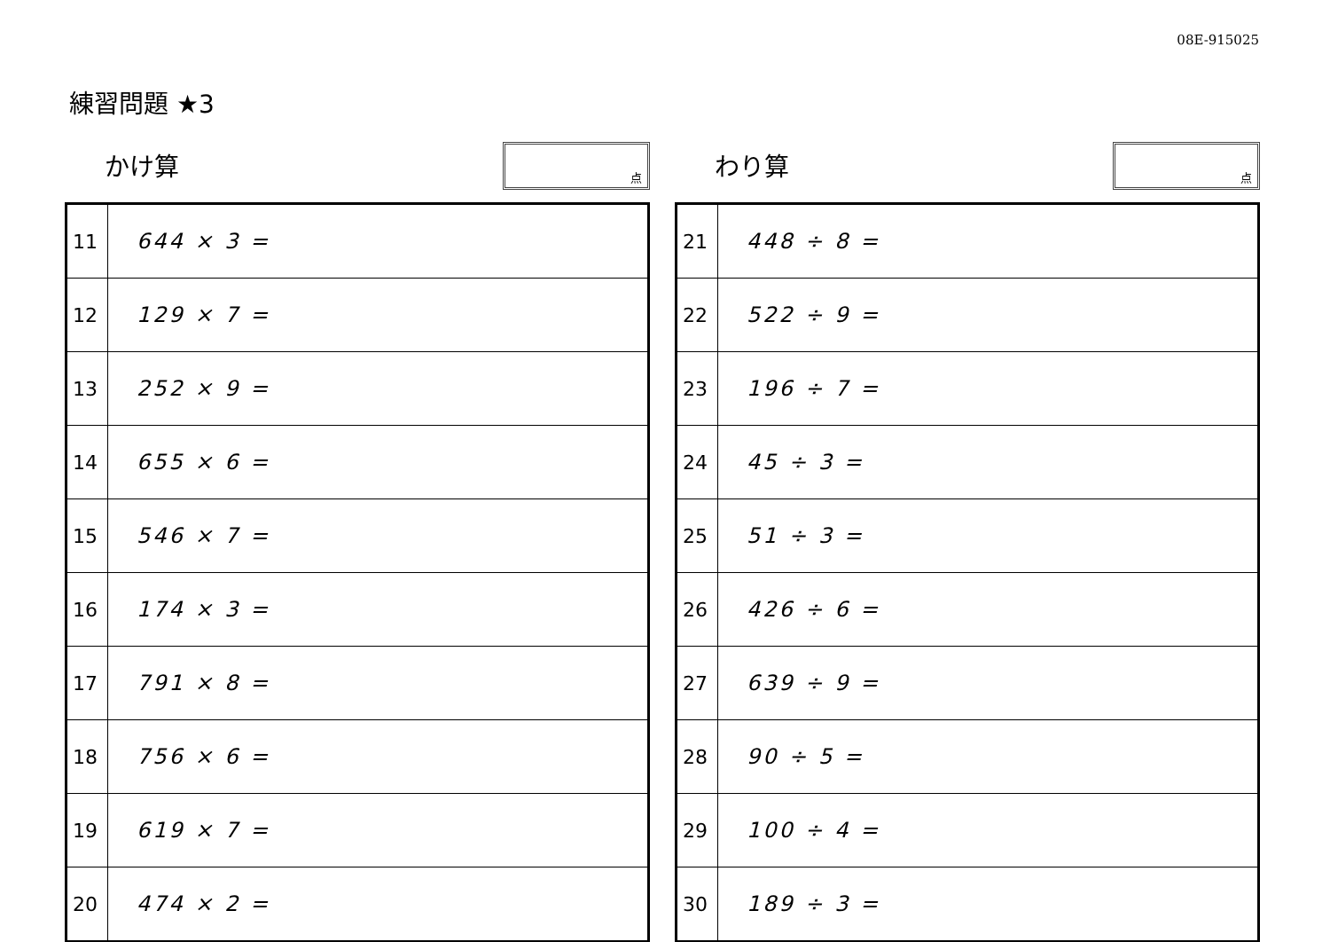08E-915025
練習問題 ★3
かけ算
点
| 11 | 644 × 3 = |
| 12 | 129 × 7 = |
| 13 | 252 × 9 = |
| 14 | 655 × 6 = |
| 15 | 546 × 7 = |
| 16 | 174 × 3 = |
| 17 | 791 × 8 = |
| 18 | 756 × 6 = |
| 19 | 619 × 7 = |
| 20 | 474 × 2 = |
わり算
点
| 21 | 448 ÷ 8 = |
| 22 | 522 ÷ 9 = |
| 23 | 196 ÷ 7 = |
| 24 | 45 ÷ 3 = |
| 25 | 51 ÷ 3 = |
| 26 | 426 ÷ 6 = |
| 27 | 639 ÷ 9 = |
| 28 | 90 ÷ 5 = |
| 29 | 100 ÷ 4 = |
| 30 | 189 ÷ 3 = |